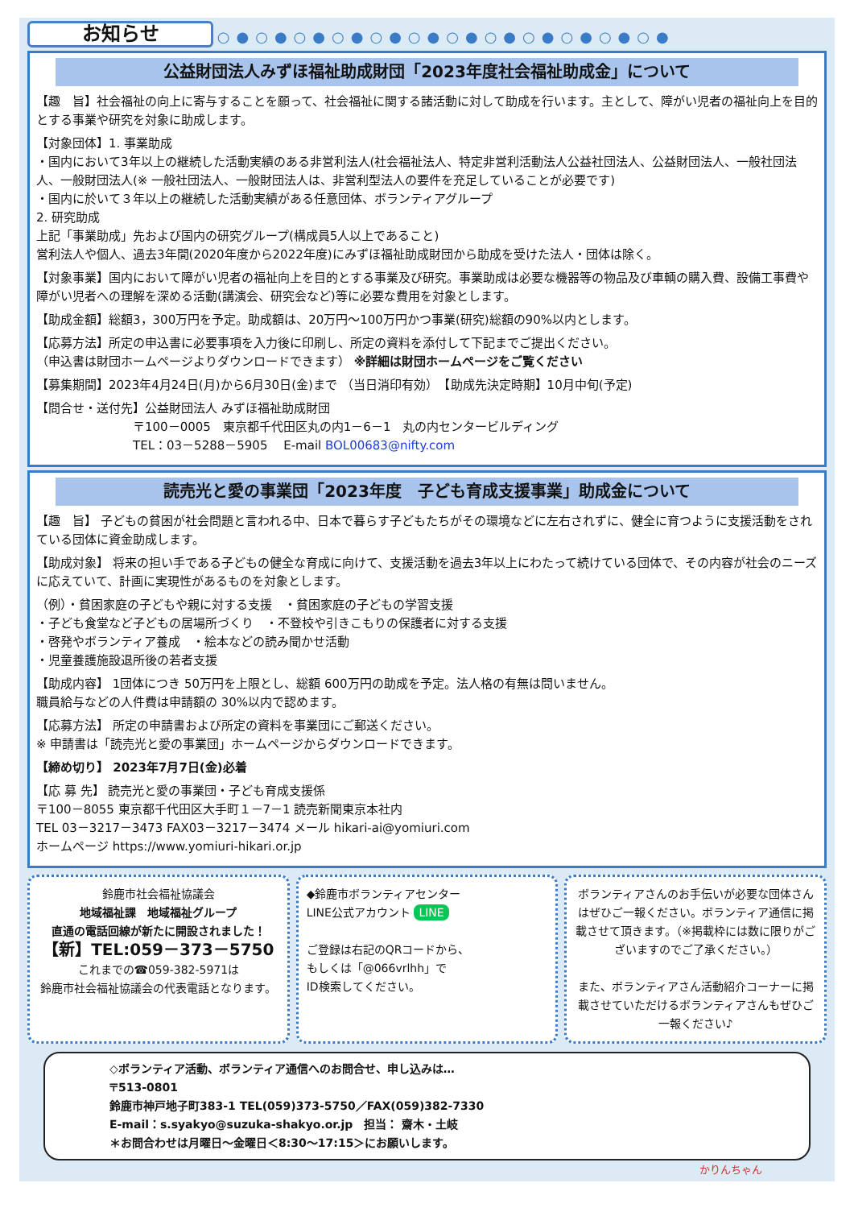お知らせ ○●○●○●○●○●○●○●○●○●○●○●○●
公益財団法人みずほ福祉助成財団「2023年度社会福祉助成金」について
【趣　旨】社会福祉の向上に寄与することを願って、社会福祉に関する諸活動に対して助成を行います。主として、障がい児者の福祉向上を目的とする事業や研究を対象に助成します。
【対象団体】1. 事業助成
・国内において3年以上の継続した活動実績のある非営利法人(社会福祉法人、特定非営利活動法人公益社団法人、公益財団法人、一般社団法人、一般財団法人(※ 一般社団法人、一般財団法人は、非営利型法人の要件を充足していることが必要です)
・国内に於いて３年以上の継続した活動実績がある任意団体、ボランティアグループ
2. 研究助成
上記「事業助成」先および国内の研究グループ(構成員5人以上であること)
営利法人や個人、過去3年間(2020年度から2022年度)にみずほ福祉助成財団から助成を受けた法人・団体は除く。
【対象事業】国内において障がい児者の福祉向上を目的とする事業及び研究。事業助成は必要な機器等の物品及び車輌の購入費、設備工事費や障がい児者への理解を深める活動(講演会、研究会など)等に必要な費用を対象とします。
【助成金額】総額3，300万円を予定。助成額は、20万円～100万円かつ事業(研究)総額の90%以内とします。
【応募方法】所定の申込書に必要事項を入力後に印刷し、所定の資料を添付して下記までご提出ください。
（申込書は財団ホームページよりダウンロードできます） ※詳細は財団ホームページをご覧ください
【募集期間】2023年4月24日(月)から6月30日(金)まで （当日消印有効）　【助成先決定時期】10月中旬(予定)
【問合せ・送付先】公益財団法人 みずほ福祉助成財団
〒100－0005　東京都千代田区丸の内1－6－1　丸の内センタービルディング
TEL：03－5288－5905　 E-mail BOL00683@nifty.com
読売光と愛の事業団「2023年度　子ども育成支援事業」助成金について
【趣　旨】 子どもの貧困が社会問題と言われる中、日本で暮らす子どもたちがその環境などに左右されずに、健全に育つように支援活動をされている団体に資金助成します。
【助成対象】 将来の担い手である子どもの健全な育成に向けて、支援活動を過去3年以上にわたって続けている団体で、その内容が社会のニーズに応えていて、計画に実現性があるものを対象とします。
（例）・貧困家庭の子どもや親に対する支援　・貧困家庭の子どもの学習支援
・子ども食堂など子どもの居場所づくり　・不登校や引きこもりの保護者に対する支援
・啓発やボランティア養成　・絵本などの読み聞かせ活動
・児童養護施設退所後の若者支援
【助成内容】 1団体につき 50万円を上限とし、総額 600万円の助成を予定。法人格の有無は問いません。
職員給与などの人件費は申請額の 30%以内で認めます。
【応募方法】 所定の申請書および所定の資料を事業団にご郵送ください。
※ 申請書は「読売光と愛の事業団」ホームページからダウンロードできます。
【締め切り】 2023年7月7日(金)必着
【応 募 先】 読売光と愛の事業団・子ども育成支援係
〒100－8055 東京都千代田区大手町１－7－1 読売新聞東京本社内
TEL 03－3217－3473 FAX03－3217－3474 メール hikari-ai@yomiuri.com
ホームページ https://www.yomiuri-hikari.or.jp
鈴鹿市社会福祉協議会
地域福祉課　地域福祉グループ
直通の電話回線が新たに開設されました！
【新】TEL:059－373－5750
これまでの☎059-382-5971は
鈴鹿市社会福祉協議会の代表電話となります。
◆鈴鹿市ボランティアセンター
LINE公式アカウント LINE
ご登録は右記のQRコードから、
もしくは「@066vrlhh」で
ID検索してください。
ボランティアさんのお手伝いが必要な団体さんはぜひご一報ください。ボランティア通信に掲載させて頂きます。（※掲載枠には数に限りがございますのでご了承ください。）
また、ボランティアさん活動紹介コーナーに掲載させていただけるボランティアさんもぜひご一報ください♪
◇ボランティア活動、ボランティア通信へのお問合せ、申し込みは…
〒513-0801
鈴鹿市神戸地子町383-1 TEL(059)373-5750／FAX(059)382-7330
E-mail：s.syakyo@suzuka-shakyo.or.jp　担当： 齋木・土岐
＊お問合わせは月曜日～金曜日＜8:30～17:15＞にお願いします。
かりんちゃん